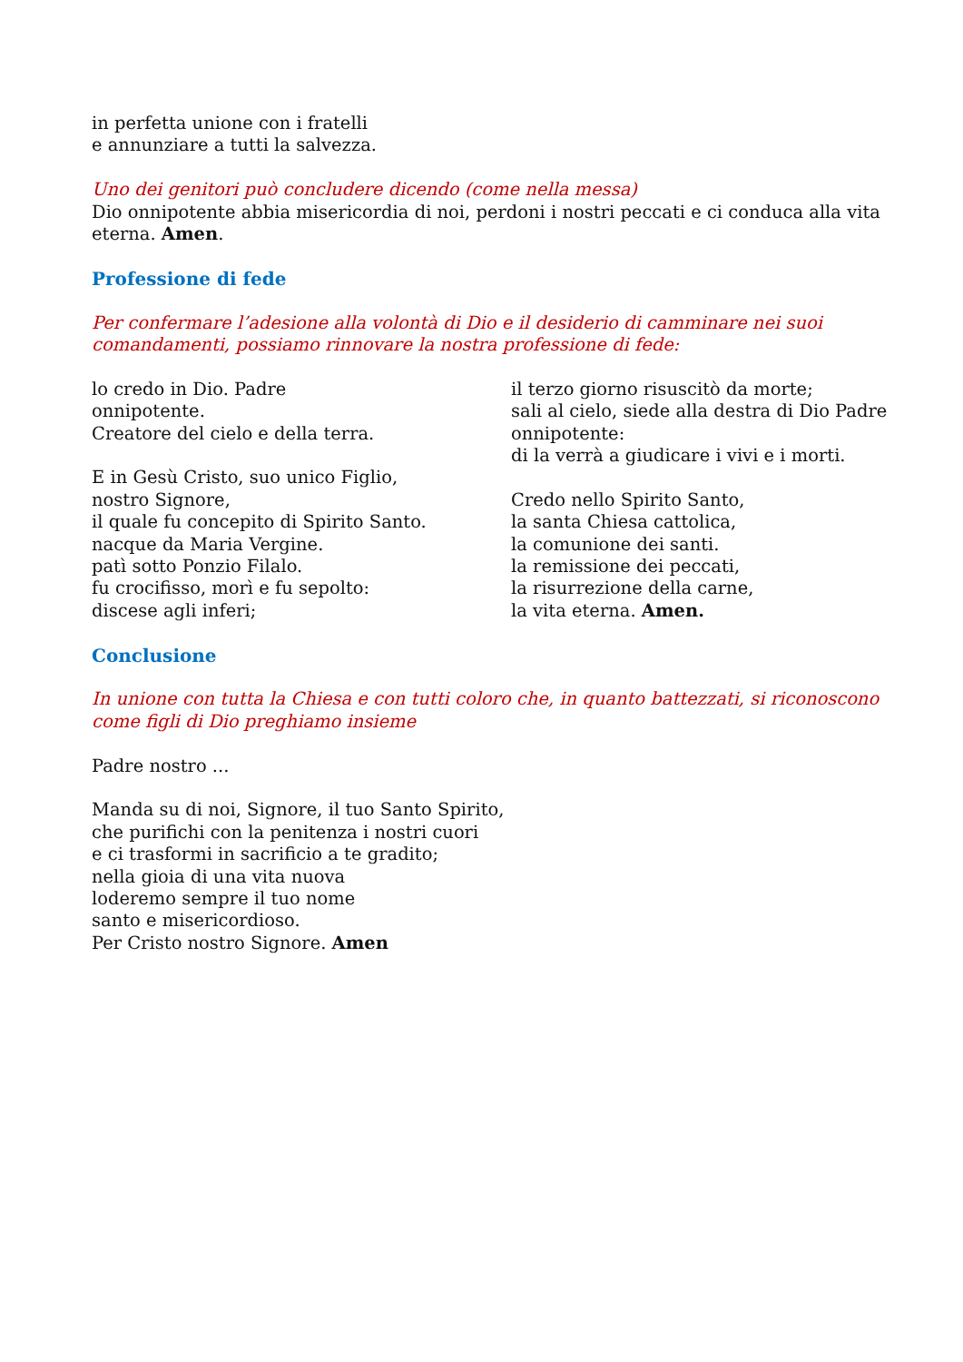in perfetta unione con i fratelli
e annunziare a tutti la salvezza.
Uno dei genitori può concludere dicendo (come nella messa)
Dio onnipotente abbia misericordia di noi, perdoni i nostri peccati e ci conduca alla vita eterna. Amen.
Professione di fede
Per confermare l’adesione alla volontà di Dio e il desiderio di camminare nei suoi
comandamenti, possiamo rinnovare la nostra professione di fede:
lo credo in Dio. Padre
onnipotente.
Creatore del cielo e della terra.
E in Gesù Cristo, suo unico Figlio,
nostro Signore,
il quale fu concepito di Spirito Santo.
nacque da Maria Vergine.
patì sotto Ponzio Filalo.
fu crocifisso, morì e fu sepolto:
discese agli inferi;
il terzo giorno risuscitò da morte;
sali al cielo, siede alla destra di Dio Padre
onnipotente:
di la verrà a giudicare i vivi e i morti.
Credo nello Spirito Santo,
la santa Chiesa cattolica,
la comunione dei santi.
la remissione dei peccati,
la risurrezione della carne,
la vita eterna. Amen.
Conclusione
In unione con tutta la Chiesa e con tutti coloro che, in quanto battezzati, si riconoscono come figli di Dio preghiamo insieme
Padre nostro ...
Manda su di noi, Signore, il tuo Santo Spirito,
che purifichi con la penitenza i nostri cuori
e ci trasformi in sacrificio a te gradito;
nella gioia di una vita nuova
loderemo sempre il tuo nome
santo e misericordioso.
Per Cristo nostro Signore. Amen